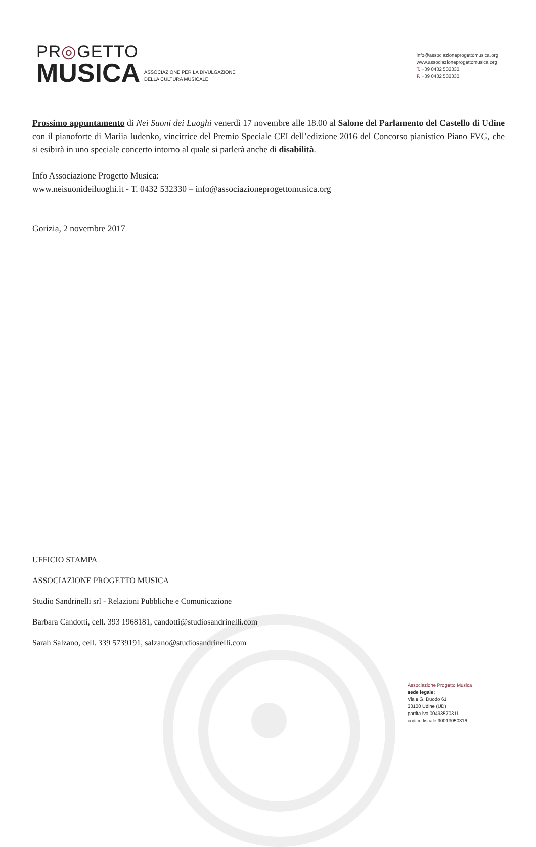PR◎GETTO
MUSICA
ASSOCIAZIONE PER LA DIVULGAZIONE
DELLA CULTURA MUSICALE
info@associazioneprogettomusica.org
www.associazioneprogettomusica.org
T. +39 0432 532330
F. +39 0432 532330
Prossimo appuntamento di Nei Suoni dei Luoghi venerdì 17 novembre alle 18.00 al Salone del Parlamento del Castello di Udine con il pianoforte di Mariia Iudenko, vincitrice del Premio Speciale CEI dell’edizione 2016 del Concorso pianistico Piano FVG, che si esibirà in uno speciale concerto intorno al quale si parlerà anche di disabilità.
Info Associazione Progetto Musica:
www.neisuonideiluoghi.it - T. 0432 532330 – info@associazioneprogettomusica.org
Gorizia, 2 novembre 2017
UFFICIO STAMPA
ASSOCIAZIONE PROGETTO MUSICA
Studio Sandrinelli srl - Relazioni Pubbliche e Comunicazione
Barbara Candotti, cell. 393 1968181, candotti@studiosandrinelli.com
Sarah Salzano, cell. 339 5739191, salzano@studiosandrinelli.com
Associazione Progetto Musica
sede legale:
Viale G. Duodo 61
33100 Udine (UD)
partita iva 00493570311
codice fiscale 90013050316